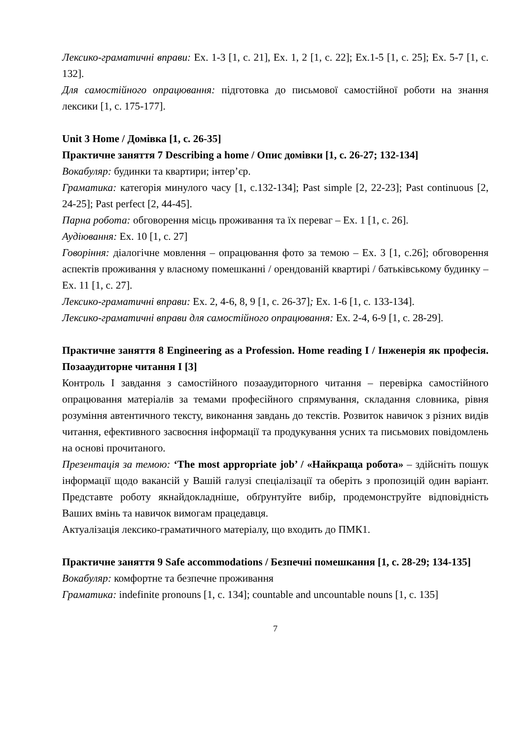Лексико-граматичні вправи: Ex. 1-3 [1, c. 21], Ex. 1, 2 [1, c. 22]; Ex.1-5 [1, c. 25]; Ex. 5-7 [1, c. 132].
Для самостійного опрацювання: підготовка до письмової самостійної роботи на знання лексики [1, c. 175-177].
Unit 3 Home / Домівка [1, c. 26-35]
Практичне заняття 7 Describing a home / Опис домівки [1, c. 26-27; 132-134]
Вокабуляр: будинки та квартири; інтер’єр.
Граматика: категорія минулого часу [1, c.132-134]; Past simple [2, 22-23]; Past continuous [2, 24-25]; Past perfect [2, 44-45].
Парна робота: обговорення місць проживання та їх переваг – Ex. 1 [1, c. 26].
Аудіювання: Ex. 10 [1, c. 27]
Говоріння: діалогічне мовлення – опрацювання фото за темою – Ex. 3 [1, c.26]; обговорення аспектів проживання у власному помешканні / орендованій квартирі / батьківському будинку – Ex. 11 [1, c. 27].
Лексико-граматичні вправи: Ex. 2, 4-6, 8, 9 [1, c. 26-37]; Ex. 1-6 [1, c. 133-134].
Лексико-граматичні вправи для самостійного опрацювання: Ex. 2-4, 6-9 [1, c. 28-29].
Практичне заняття 8 Engineering as a Profession. Home reading I / Інженерія як професія. Позааудиторне читання І [3]
Контроль І завдання з самостійного позааудиторного читання – перевірка самостійного опрацювання матеріалів за темами професійного спрямування, складання словника, рівня розуміння автентичного тексту, виконання завдань до текстів. Розвиток навичок з різних видів читання, ефективного засвоєння інформації та продукування усних та письмових повідомлень на основі прочитаного.
Презентація за темою: ‘The most appropriate job’ / «Найкраща робота» – здійсніть пошук інформації щодо вакансій у Вашій галузі спеціалізації та оберіть з пропозицій один варіант. Представте роботу якнайдокладніше, обґрунтуйте вибір, продемонструйте відповідність Ваших вмінь та навичок вимогам працедавця.
Актуалізація лексико-граматичного матеріалу, що входить до ПМК1.
Практичне заняття 9 Safe accommodations / Безпечні помешкання [1, c. 28-29; 134-135]
Вокабуляр: комфортне та безпечне проживання
Граматика: indefinite pronouns [1, c. 134]; countable and uncountable nouns [1, c. 135]
7